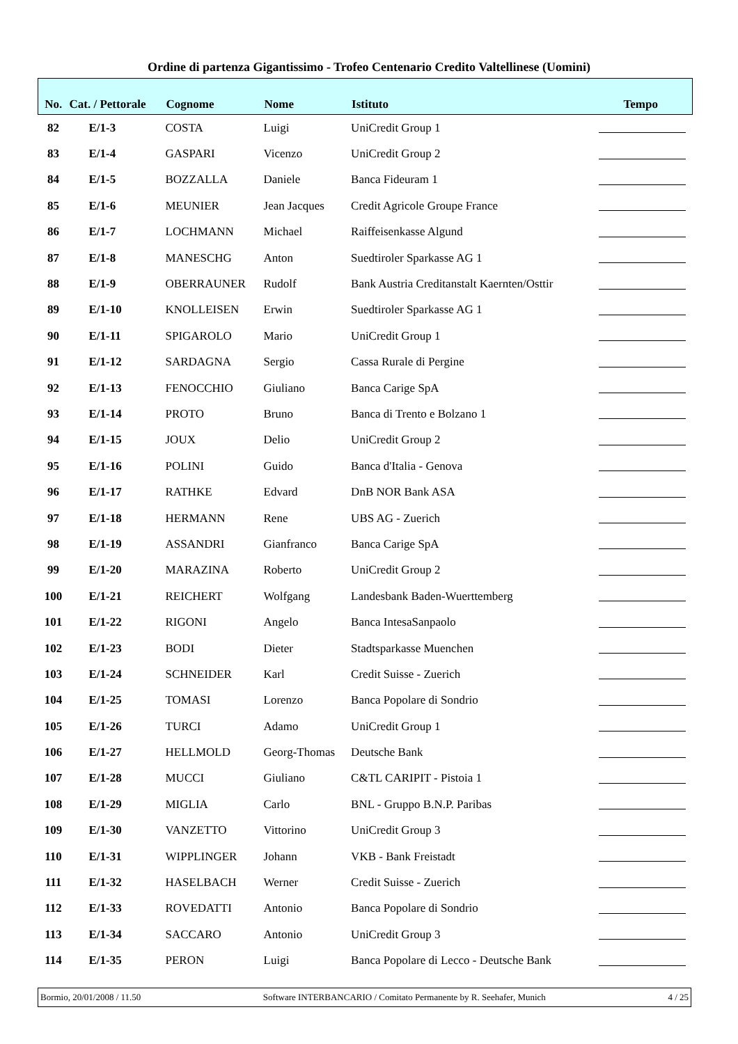Ordine di partenza Gigantissimo - Trofeo Centenario Credito Valtellinese (Uomini)
| No. | Cat. / Pettorale | Cognome | Nome | Istituto | Tempo |
| --- | --- | --- | --- | --- | --- |
| 82 | E/1-3 | COSTA | Luigi | UniCredit Group 1 | |
| 83 | E/1-4 | GASPARI | Vicenzo | UniCredit Group 2 | |
| 84 | E/1-5 | BOZZALLA | Daniele | Banca Fideuram 1 | |
| 85 | E/1-6 | MEUNIER | Jean Jacques | Credit Agricole Groupe France | |
| 86 | E/1-7 | LOCHMANN | Michael | Raiffeisenkasse Algund | |
| 87 | E/1-8 | MANESCHG | Anton | Suedtiroler Sparkasse AG 1 | |
| 88 | E/1-9 | OBERRAUNER | Rudolf | Bank Austria Creditanstalt Kaernten/Osttir | |
| 89 | E/1-10 | KNOLLEISEN | Erwin | Suedtiroler Sparkasse AG 1 | |
| 90 | E/1-11 | SPIGAROLO | Mario | UniCredit Group 1 | |
| 91 | E/1-12 | SARDAGNA | Sergio | Cassa Rurale di Pergine | |
| 92 | E/1-13 | FENOCCHIO | Giuliano | Banca Carige SpA | |
| 93 | E/1-14 | PROTO | Bruno | Banca di Trento e Bolzano 1 | |
| 94 | E/1-15 | JOUX | Delio | UniCredit Group 2 | |
| 95 | E/1-16 | POLINI | Guido | Banca d'Italia - Genova | |
| 96 | E/1-17 | RATHKE | Edvard | DnB NOR Bank ASA | |
| 97 | E/1-18 | HERMANN | Rene | UBS AG - Zuerich | |
| 98 | E/1-19 | ASSANDRI | Gianfranco | Banca Carige SpA | |
| 99 | E/1-20 | MARAZINA | Roberto | UniCredit Group 2 | |
| 100 | E/1-21 | REICHERT | Wolfgang | Landesbank Baden-Wuerttemberg | |
| 101 | E/1-22 | RIGONI | Angelo | Banca IntesaSanpaolo | |
| 102 | E/1-23 | BODI | Dieter | Stadtsparkasse Muenchen | |
| 103 | E/1-24 | SCHNEIDER | Karl | Credit Suisse - Zuerich | |
| 104 | E/1-25 | TOMASI | Lorenzo | Banca Popolare di Sondrio | |
| 105 | E/1-26 | TURCI | Adamo | UniCredit Group 1 | |
| 106 | E/1-27 | HELLMOLD | Georg-Thomas | Deutsche Bank | |
| 107 | E/1-28 | MUCCI | Giuliano | C&TL CARIPIT - Pistoia 1 | |
| 108 | E/1-29 | MIGLIA | Carlo | BNL - Gruppo B.N.P. Paribas | |
| 109 | E/1-30 | VANZETTO | Vittorino | UniCredit Group 3 | |
| 110 | E/1-31 | WIPPLINGER | Johann | VKB - Bank Freistadt | |
| 111 | E/1-32 | HASELBACH | Werner | Credit Suisse - Zuerich | |
| 112 | E/1-33 | ROVEDATTI | Antonio | Banca Popolare di Sondrio | |
| 113 | E/1-34 | SACCARO | Antonio | UniCredit Group 3 | |
| 114 | E/1-35 | PERON | Luigi | Banca Popolare di Lecco - Deutsche Bank | |
Bormio, 20/01/2008 / 11.50 Software INTERBANCARIO / Comitato Permanente by R. Seehafer, Munich 4 / 25